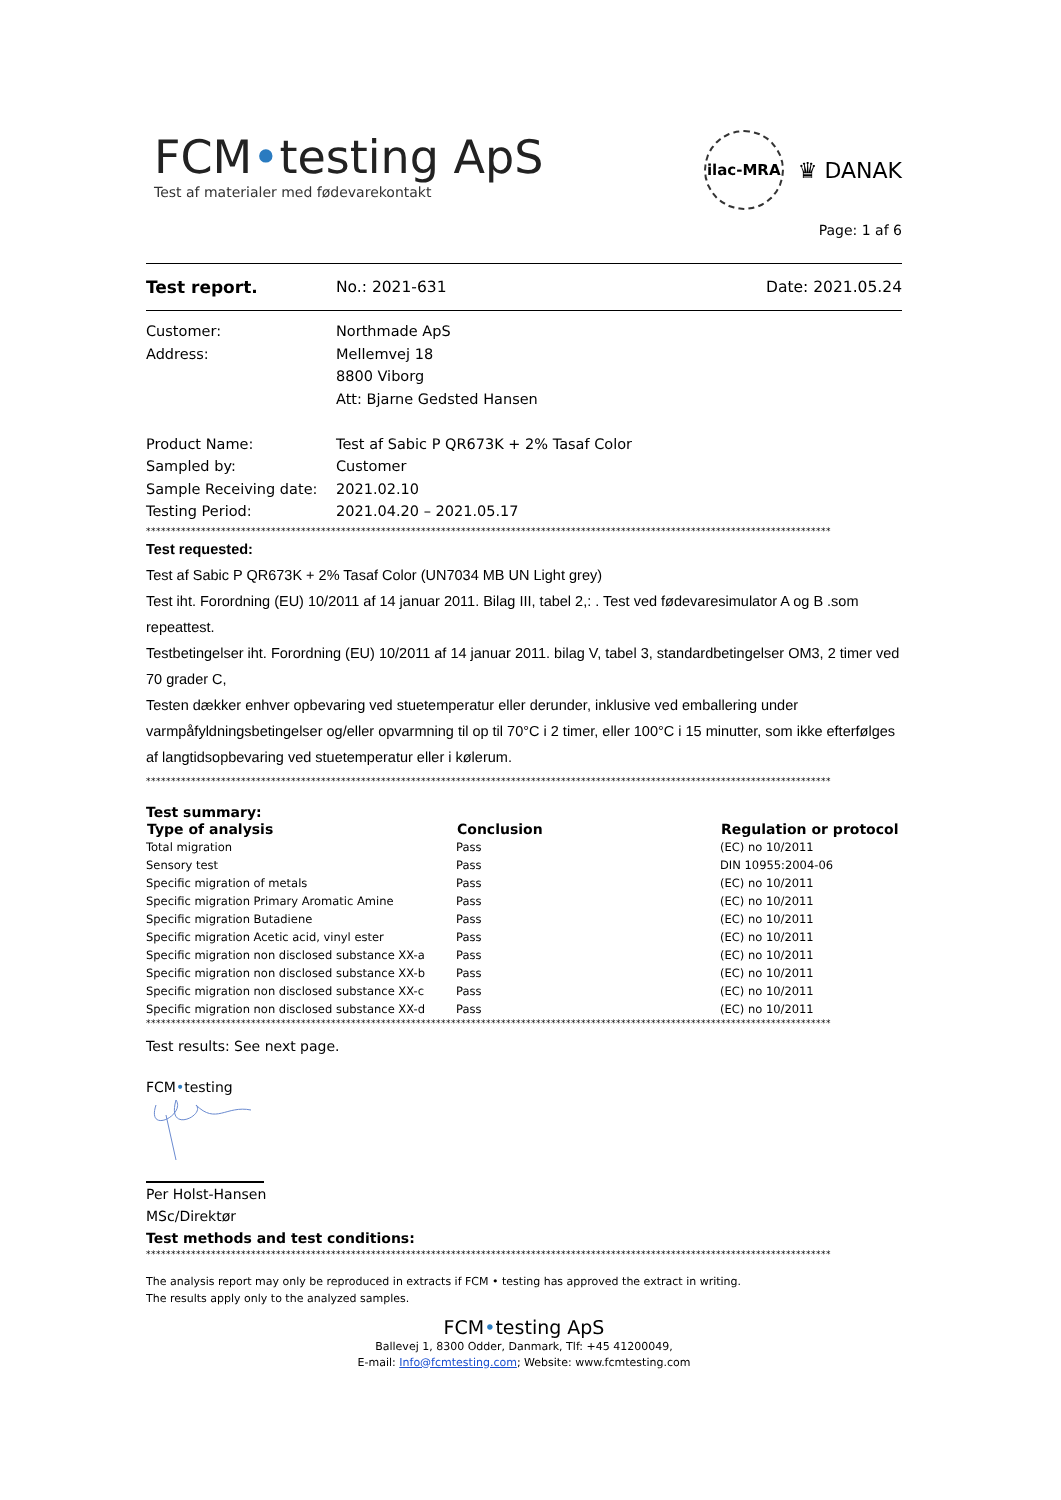FCM•testing ApS
Test af materialer med fødevarekontakt
ilac-MRA
♛ DANAK
Page: 1 af 6
Test report. No.: 2021-631 Date: 2021.05.24
| Customer: | Northmade ApS |
| Address: | Mellemvej 18 |
| | 8800 Viborg |
| | Att: Bjarne Gedsted Hansen |
| Product Name: | Test af Sabic P QR673K + 2% Tasaf Color |
| Sampled by: | Customer |
| Sample Receiving date: | 2021.02.10 |
| Testing Period: | 2021.04.20 – 2021.05.17 |
*****************************************************************************************************************************************
Test requested:
Test af Sabic P QR673K + 2% Tasaf Color (UN7034 MB UN Light grey)
Test iht. Forordning (EU) 10/2011 af 14 januar 2011. Bilag III, tabel 2,: . Test ved fødevaresimulator A og B .som repeattest.
Testbetingelser iht. Forordning (EU) 10/2011 af 14 januar 2011. bilag V, tabel 3, standardbetingelser OM3, 2 timer ved 70 grader C,
Testen dækker enhver opbevaring ved stuetemperatur eller derunder, inklusive ved emballering under varmpåfyldningsbetingelser og/eller opvarmning til op til 70°C i 2 timer, eller 100°C i 15 minutter, som ikke efterfølges af langtidsopbevaring ved stuetemperatur eller i kølerum.
*****************************************************************************************************************************************
Test summary:
| Type of analysis | Conclusion | Regulation or protocol |
| --- | --- | --- |
| Total migration | Pass | (EC) no 10/2011 |
| Sensory test | Pass | DIN 10955:2004-06 |
| Specific migration of metals | Pass | (EC) no 10/2011 |
| Specific migration Primary Aromatic Amine | Pass | (EC) no 10/2011 |
| Specific migration Butadiene | Pass | (EC) no 10/2011 |
| Specific migration Acetic acid, vinyl ester | Pass | (EC) no 10/2011 |
| Specific migration non disclosed substance XX-a | Pass | (EC) no 10/2011 |
| Specific migration non disclosed substance XX-b | Pass | (EC) no 10/2011 |
| Specific migration non disclosed substance XX-c | Pass | (EC) no 10/2011 |
| Specific migration non disclosed substance XX-d | Pass | (EC) no 10/2011 |
*****************************************************************************************************************************************
Test results: See next page.
FCM•testing
Per Holst-Hansen
MSc/Direktør
Test methods and test conditions:
*****************************************************************************************************************************************
The analysis report may only be reproduced in extracts if FCM • testing has approved the extract in writing.
The results apply only to the analyzed samples.
FCM•testing ApS
Ballevej 1, 8300 Odder, Danmark, Tlf: +45 41200049,
E-mail: Info@fcmtesting.com; Website: www.fcmtesting.com